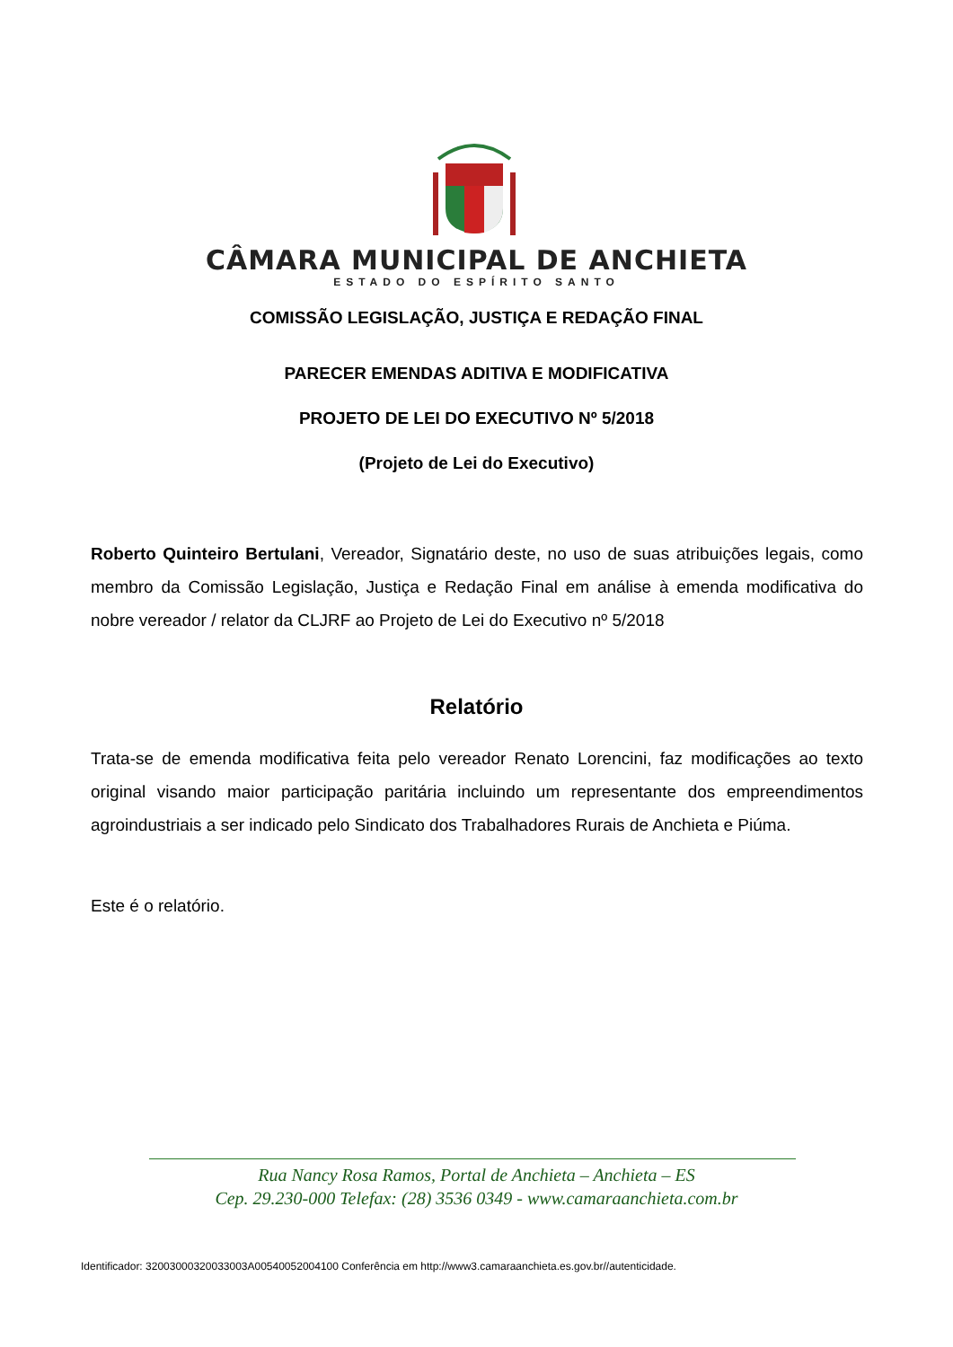CÂMARA MUNICIPAL DE ANCHIETA
ESTADO DO ESPÍRITO SANTO
COMISSÃO LEGISLAÇÃO, JUSTIÇA E REDAÇÃO FINAL
PARECER EMENDAS ADITIVA E MODIFICATIVA
PROJETO DE LEI DO EXECUTIVO Nº 5/2018
(Projeto de Lei do Executivo)
Roberto Quinteiro Bertulani, Vereador, Signatário deste, no uso de suas atribuições legais, como membro da Comissão Legislação, Justiça e Redação Final em análise à emenda modificativa do nobre vereador / relator da CLJRF ao Projeto de Lei do Executivo nº 5/2018
Relatório
Trata-se de emenda modificativa feita pelo vereador Renato Lorencini, faz modificações ao texto original visando maior participação paritária incluindo um representante dos empreendimentos agroindustriais a ser indicado pelo Sindicato dos Trabalhadores Rurais de Anchieta e Piúma.
Este é o relatório.
Rua Nancy Rosa Ramos, Portal de Anchieta – Anchieta – ES
Cep. 29.230-000 Telefax: (28) 3536 0349 - www.camaraanchieta.com.br
Identificador: 32003000320033003A00540052004100 Conferência em http://www3.camaraanchieta.es.gov.br//autenticidade.